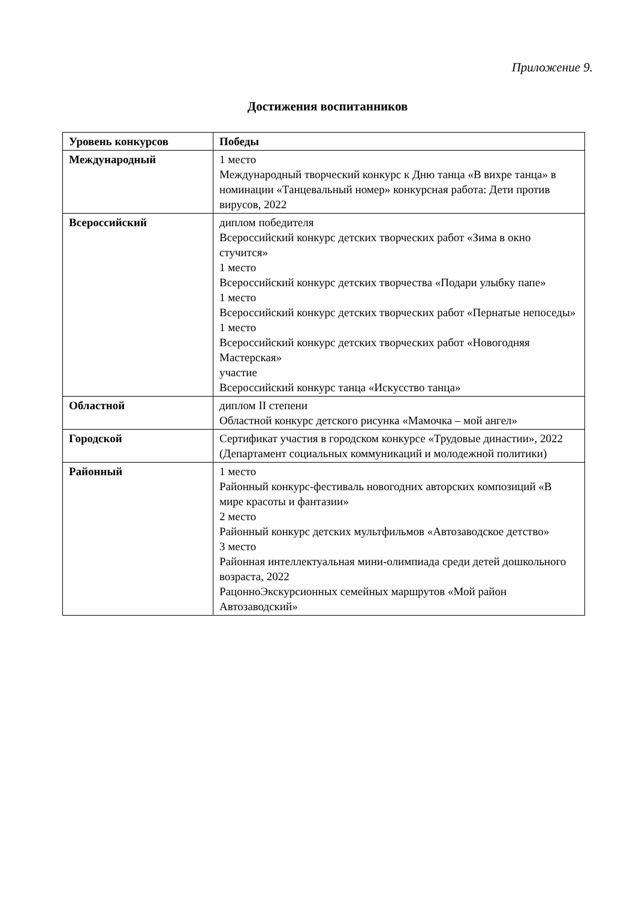Приложение 9.
Достижения воспитанников
| Уровень конкурсов | Победы |
| --- | --- |
| Международный | 1 место Международный творческий конкурс к Дню танца «В вихре танца» в номинации «Танцевальный номер» конкурсная работа: Дети против вирусов, 2022 |
| Всероссийский | диплом победителя Всероссийский конкурс детских творческих работ «Зима в окно стучится» 1 место Всероссийский конкурс детских творчества «Подари улыбку папе» 1 место Всероссийский конкурс детских творческих работ «Пернатые непоседы» 1 место Всероссийский конкурс детских творческих работ «Новогодняя Мастерская» участие Всероссийский конкурс танца «Искусство танца» |
| Областной | диплом II степени Областной конкурс детского рисунка «Мамочка – мой ангел» |
| Городской | Сертификат участия в городском конкурсе «Трудовые династии», 2022 (Департамент социальных коммуникаций и молодежной политики) |
| Районный | 1 место Районный конкурс-фестиваль новогодних авторских композиций «В мире красоты и фантазии» 2 место Районный конкурс детских мультфильмов «Автозаводское детство» 3 место Районная интеллектуальная мини-олимпиада среди детей дошкольного возраста, 2022 РацонноЭкскурсионных семейных маршрутов «Мой район Автозаводский» |